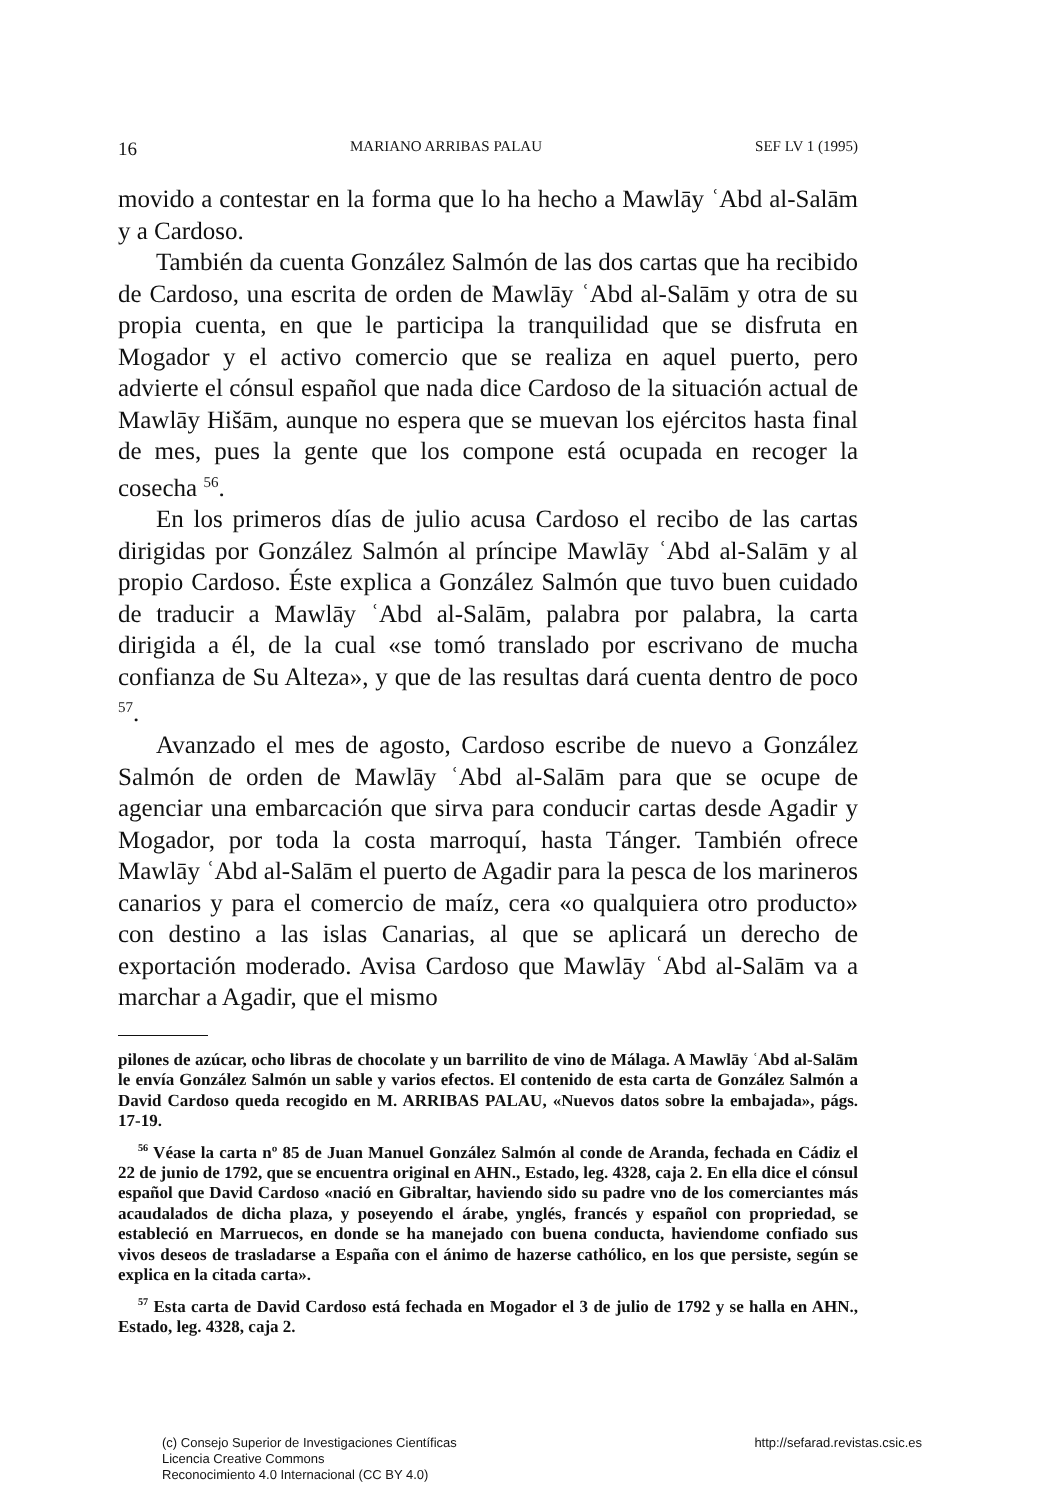16 MARIANO ARRIBAS PALAU SEF LV 1 (1995)
movido a contestar en la forma que lo ha hecho a Mawlāy ʿAbd al-Salām y a Cardoso.
También da cuenta González Salmón de las dos cartas que ha recibido de Cardoso, una escrita de orden de Mawlāy ʿAbd al-Salām y otra de su propia cuenta, en que le participa la tranquilidad que se disfruta en Mogador y el activo comercio que se realiza en aquel puerto, pero advierte el cónsul español que nada dice Cardoso de la situación actual de Mawlāy Hišām, aunque no espera que se muevan los ejércitos hasta final de mes, pues la gente que los compone está ocupada en recoger la cosecha <sup>56</sup>.
En los primeros días de julio acusa Cardoso el recibo de las cartas dirigidas por González Salmón al príncipe Mawlāy ʿAbd al-Salām y al propio Cardoso. Éste explica a González Salmón que tuvo buen cuidado de traducir a Mawlāy ʿAbd al-Salām, palabra por palabra, la carta dirigida a él, de la cual «se tomó translado por escrivano de mucha confianza de Su Alteza», y que de las resultas dará cuenta dentro de poco <sup>57</sup>.
Avanzado el mes de agosto, Cardoso escribe de nuevo a González Salmón de orden de Mawlāy ʿAbd al-Salām para que se ocupe de agenciar una embarcación que sirva para conducir cartas desde Agadir y Mogador, por toda la costa marroquí, hasta Tánger. También ofrece Mawlāy ʿAbd al-Salām el puerto de Agadir para la pesca de los marineros canarios y para el comercio de maíz, cera «o qualquiera otro producto» con destino a las islas Canarias, al que se aplicará un derecho de exportación moderado. Avisa Cardoso que Mawlāy ʿAbd al-Salām va a marchar a Agadir, que el mismo
pilones de azúcar, ocho libras de chocolate y un barrilito de vino de Málaga. A Mawlāy ʿAbd al-Salām le envía González Salmón un sable y varios efectos. El contenido de esta carta de González Salmón a David Cardoso queda recogido en M. ARRIBAS PALAU, «Nuevos datos sobre la embajada», págs. 17-19.
<sup>56</sup> Véase la carta nº 85 de Juan Manuel González Salmón al conde de Aranda, fechada en Cádiz el 22 de junio de 1792, que se encuentra original en AHN., Estado, leg. 4328, caja 2. En ella dice el cónsul español que David Cardoso «nació en Gibraltar, haviendo sido su padre vno de los comerciantes más acaudalados de dicha plaza, y poseyendo el árabe, ynglés, francés y español con propriedad, se estableció en Marruecos, en donde se ha manejado con buena conducta, haviendome confiado sus vivos deseos de trasladarse a España con el ánimo de hazerse cathólico, en los que persiste, según se explica en la citada carta».
<sup>57</sup> Esta carta de David Cardoso está fechada en Mogador el 3 de julio de 1792 y se halla en AHN., Estado, leg. 4328, caja 2.
(c) Consejo Superior de Investigaciones Científicas
Licencia Creative Commons
Reconocimiento 4.0 Internacional (CC BY 4.0)
http://sefarad.revistas.csic.es